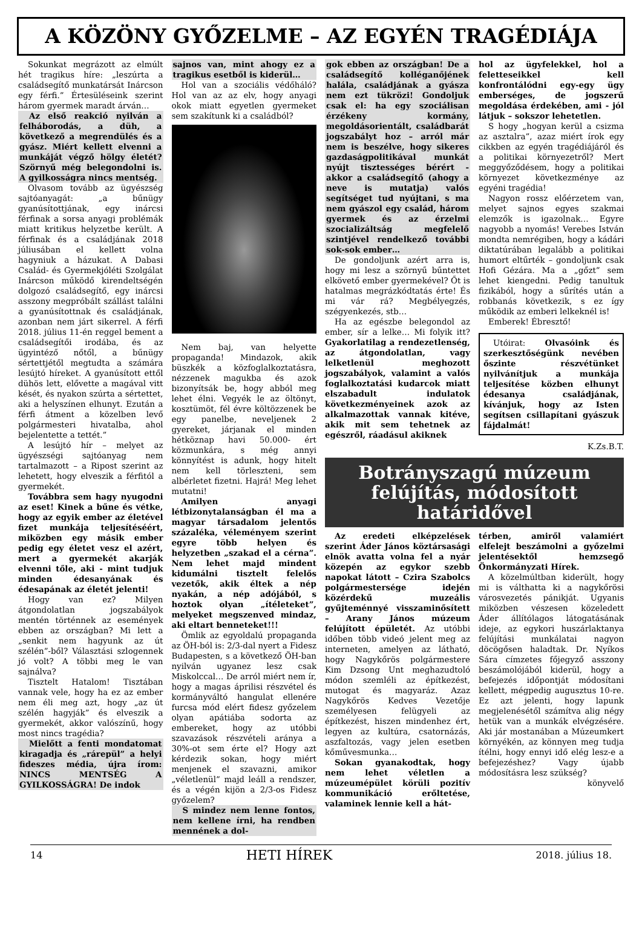A KÖZÖNY GYŐZELME – AZ EGYÉN TRAGÉDIÁJA
Sokunkat megrázott az elmúlt hét tragikus híre: „leszúrta a családsegítő munkatársát Inárcson egy férfi.” Értesüléseink szerint három gyermek maradt árván…
Az első reakció nyilván a felháborodás, a düh, a következő a megrendülés és a gyász. Miért kellett elvenni a munkáját végző hölgy életét? Szörnyű még belegondolni is. A gyilkosságra nincs mentség.
Olvasom tovább az ügyészség sajtóanyagát: „a bűnügy gyanúsítottjának, egy inárcsi férfinak a sorsa anyagi problémák miatt kritikus helyzetbe került. A férfinak és a családjának 2018 júliusában el kellett volna hagyniuk a házukat. A Dabasi Család- és Gyermekjóléti Szolgálat Inárcson működő kirendeltségén dolgozó családsegítő, egy inárcsi asszony megpróbált szállást találni a gyanúsítottnak és családjának, azonban nem járt sikerrel. A férfi 2018. július 11-én reggel bement a családsegítői irodába, és az ügyintéző nőtől, a bűnügy sértettjétől megtudta a számára lesújtó híreket. A gyanúsított ettől dühös lett, elővette a magával vitt kését, és nyakon szúrta a sértettet, aki a helyszínen elhunyt. Ezután a férfi átment a közelben levő polgármesteri hivatalba, ahol bejelentette a tettét.”
A lesújtó hír – melyet az ügyészségi sajtóanyag nem tartalmazott – a Ripost szerint az lehetett, hogy elveszik a férfitól a gyermekét.
Továbbra sem hagy nyugodni az eset! Kinek a bűne és vétke, hogy az egyik ember az életével fizet munkája teljesítéséért, miközben egy másik ember pedig egy életet vesz el azért, mert a gyermekét akarják elvenni tőle, aki - mint tudjuk minden édesanyának és édesapának az életét jelenti!
Hogy van ez? Milyen átgondolatlan jogszabályok mentén történnek az események ebben az országban? Mi lett a „senkit nem hagyunk az út szélén”-ből? Választási szlogennek jó volt? A többi meg le van sajnálva?
Tisztelt Hatalom! Tisztában vannak vele, hogy ha ez az ember nem éli meg azt, hogy „az út szélén hagyják” és elveszik a gyermekét, akkor valószínű, hogy most nincs tragédia?
Mielőtt a fenti mondatomat kiragadja és „rárepül” a helyi fideszes média, újra írom: NINCS MENTSÉG A GYILKOSSÁGRA! De indok
sajnos van, mint ahogy ez a tragikus esetből is kiderül…
Hol van a szociális védőháló? Hol van az az elv, hogy anyagi okok miatt egyetlen gyermeket sem szakítunk ki a családból?
Nem baj, van helyette propaganda! Mindazok, akik büszkék a közfoglalkoztatásra, nézzenek magukba és azok bizonyítsák be, hogy abból meg lehet élni. Vegyék le az öltönyt, kosztümöt, fél évre költözzenek be egy panelbe, neveljenek 2 gyereket, járjanak el minden hétköznap havi 50.000- ért közmunkára, s még annyi könnyítést is adunk, hogy hitelt nem kell törleszteni, sem albérletet fizetni. Hajrá! Meg lehet mutatni!
Amilyen anyagi létbizonytalanságban él ma a magyar társadalom jelentős százaléka, véleményem szerint egyre több helyen és helyzetben „szakad el a cérna”. Nem lehet majd mindent kidumálni tisztelt felelős vezetők, akik éltek a nép nyakán, a nép adójából, s hoztok olyan „ítéleteket”, melyeket megszenved mindaz, aki eltart benneteket!!!
Ömlik az egyoldalú propaganda az ÖH-ból is: 2/3-dal nyert a Fidesz Budapesten, s a következő ÖH-ban nyilván ugyanez lesz csak Miskolccal… De arról miért nem ír, hogy a magas áprilisi részvétel és kormányváltó hangulat ellenére furcsa mód elért fidesz győzelem olyan apátiába sodorta az embereket, hogy az utóbbi szavazások részvételi aránya a 30%-ot sem érte el? Hogy azt kérdezik sokan, hogy miért menjenek el szavazni, amikor „véletlenül” majd leáll a rendszer, és a végén kijön a 2/3-os Fidesz győzelem?
S mindez nem lenne fontos, nem kellene írni, ha rendben mennének a dol-
gok ebben az országban! De a családsegítő kolléganőjének halála, családjának a gyásza nem ezt tükrözi! Gondoljuk csak el: ha egy szociálisan érzékeny kormány, megoldásorientált, családbarát jogszabályt hoz – arról már nem is beszélve, hogy sikeres gazdaságpolitikával munkát nyújt tisztességes bérért - akkor a családsegítő (ahogy a neve is mutatja) valós segítséget tud nyújtani, s ma nem gyászol egy család, három gyermek és az érzelmi szocializáltság megfelelő szintjével rendelkező további sok-sok ember…
De gondoljunk azért arra is, hogy mi lesz a szörnyű bűntettet elkövető ember gyermekével? Őt is hatalmas megrázkódtatás érte! És mi vár rá? Megbélyegzés, szégyenkezés, stb…
Ha az egészbe belegondol az ember, sír a lelke… Mi folyik itt? Gyakorlatilag a rendezetlenség, az átgondolatlan, vagy lelketlenül meghozott jogszabályok, valamint a valós foglalkoztatási kudarcok miatt elszabadult indulatok következményeinek azok az alkalmazottak vannak kitéve, akik mit sem tehetnek az egészről, ráadásul akiknek
hol az ügyfelekkel, hol a feletteseikkel kell konfrontálódni egy-egy ügy emberséges, de jogszerű megoldása érdekében, ami - jól látjuk – sokszor lehetetlen.
S hogy „hogyan kerül a csizma az asztalra”, azaz miért írok egy cikkben az egyén tragédiájáról és a politikai környezetről? Mert meggyőződésem, hogy a politikai környezet következménye az egyéni tragédia!
Nagyon rossz előérzetem van, melyet sajnos egyes szakmai elemzők is igazolnak… Egyre nagyobb a nyomás! Verebes István mondta nemrégiben, hogy a kádári diktatúrában legalább a politikai humort eltűrték – gondoljunk csak Hofi Gézára. Ma a „gőzt” sem lehet kiengedni. Pedig tanultuk fizikából, hogy a sűrítés után a robbanás következik, s ez így működik az emberi lelkeknél is!
Emberek! Ébresztő!
Utóirat: Olvasóink és szerkesztőségünk nevében őszinte részvétünket nyilvánítjuk a munkája teljesítése közben elhunyt édesanya családjának, kívánjuk, hogy az Isten segítsen csillapítani gyászuk fájdalmát!
K.Zs.B.T.
Botrányszagú múzeum felújítás, módosított határidővel
Az eredeti elképzelések szerint Áder János köztársasági elnök avatta volna fel a nyár közepén az egykor szebb napokat látott – Czira Szabolcs polgármestersége idején közérdekű muzeális gyűjteménnyé visszaminősített – Arany János múzeum felújított épületét. Az utóbbi időben több videó jelent meg az interneten, amelyen az látható, hogy Nagykőrös polgármestere Kim Dzsong Unt meghazudtoló módon szemléli az építkezést, mutogat és magyaráz. Azaz Nagykőrös Kedves Vezetője személyesen felügyeli az építkezést, hiszen mindenhez ért, legyen az kultúra, csatornázás, aszfaltozás, vagy jelen esetben kőművesmunka…
Sokan gyanakodtak, hogy nem lehet véletlen a múzeumépület körüli pozitív kommunikáció erőltetése, valaminek lennie kell a hát-
térben, amiről valamiért elfelejt beszámolni a győzelmi jelentésektől hemzsegő Önkormányzati Hírek.
A közelmúltban kiderült, hogy mi is válthatta ki a nagykőrösi városvezetés pánikját. Ugyanis miközben vészesen közeledett Áder állítólagos látogatásának ideje, az egykori huszárlaktanya felújítási munkálatai nagyon döcögősen haladtak. Dr. Nyíkos Sára címzetes főjegyző asszony beszámolójából kiderül, hogy a befejezés időpontját módosítani kellett, mégpedig augusztus 10-re. Ez azt jelenti, hogy lapunk megjelenésétől számítva alig négy hetük van a munkák elvégzésére. Aki jár mostanában a Múzeumkert környékén, az könnyen meg tudja ítélni, hogy ennyi idő elég lesz-e a befejezéshez? Vagy újabb módosításra lesz szükség?
könyvelő
14 HETI HÍREK 2018. július 18.